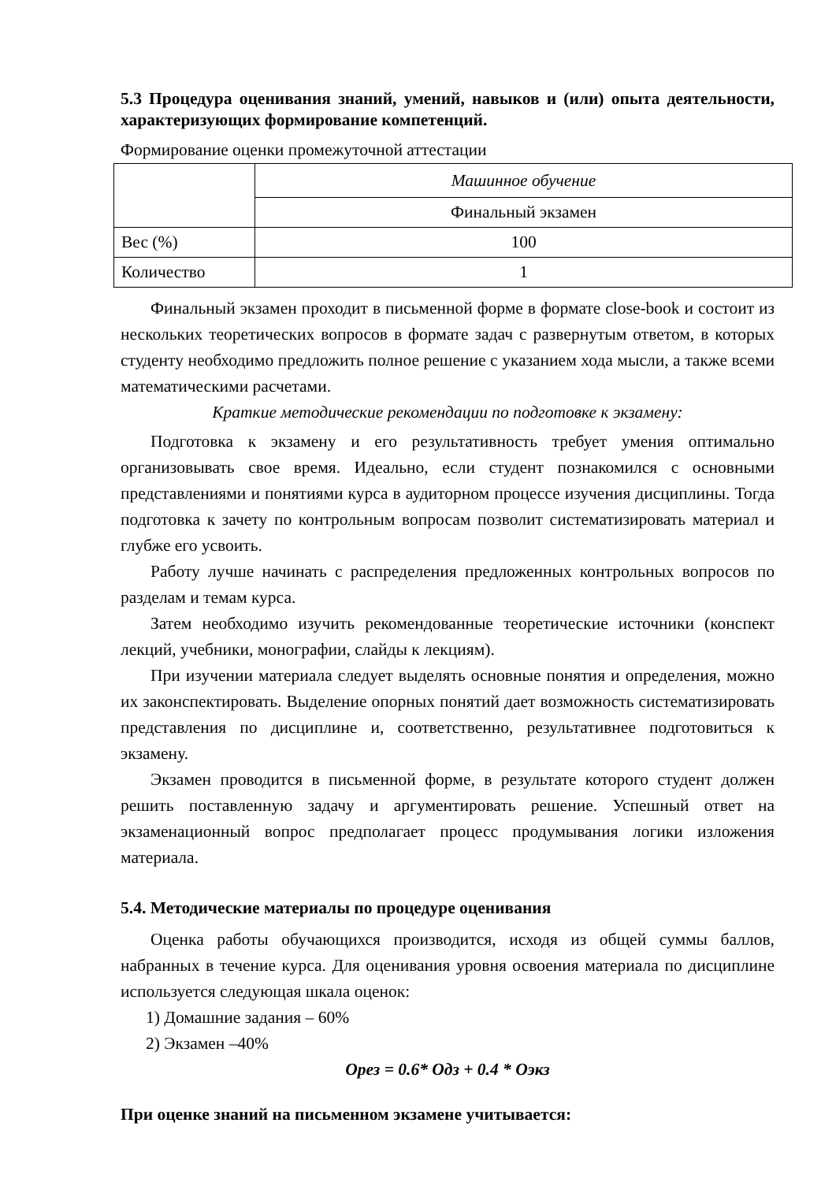5.3 Процедура оценивания знаний, умений, навыков и (или) опыта деятельности, характеризующих формирование компетенций.
Формирование оценки промежуточной аттестации
| | Машинное обучение |
| | Финальный экзамен |
| Вес (%) | 100 |
| Количество | 1 |
Финальный экзамен проходит в письменной форме в формате close-book и состоит из нескольких теоретических вопросов в формате задач с развернутым ответом, в которых студенту необходимо предложить полное решение с указанием хода мысли, а также всеми математическими расчетами.
Краткие методические рекомендации по подготовке к экзамену:
Подготовка к экзамену и его результативность требует умения оптимально организовывать свое время. Идеально, если студент познакомился с основными представлениями и понятиями курса в аудиторном процессе изучения дисциплины. Тогда подготовка к зачету по контрольным вопросам позволит систематизировать материал и глубже его усвоить.
Работу лучше начинать с распределения предложенных контрольных вопросов по разделам и темам курса.
Затем необходимо изучить рекомендованные теоретические источники (конспект лекций, учебники, монографии, слайды к лекциям).
При изучении материала следует выделять основные понятия и определения, можно их законспектировать. Выделение опорных понятий дает возможность систематизировать представления по дисциплине и, соответственно, результативнее подготовиться к экзамену.
Экзамен проводится в письменной форме, в результате которого студент должен решить поставленную задачу и аргументировать решение. Успешный ответ на экзаменационный вопрос предполагает процесс продумывания логики изложения материала.
5.4. Методические материалы по процедуре оценивания
Оценка работы обучающихся производится, исходя из общей суммы баллов, набранных в течение курса. Для оценивания уровня освоения материала по дисциплине используется следующая шкала оценок:
1) Домашние задания – 60%
2) Экзамен –40%
Орез = 0.6* Одз + 0.4 * Оэкз
При оценке знаний на письменном экзамене учитывается: